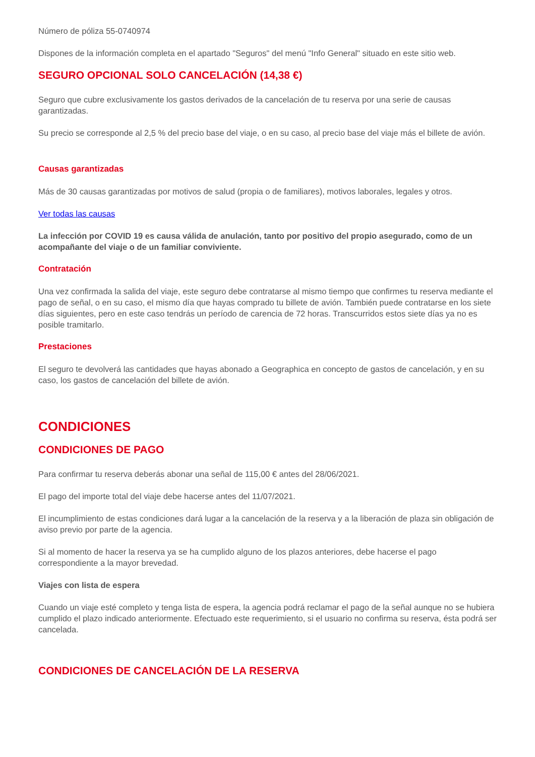Número de póliza 55-0740974
Dispones de la información completa en el apartado "Seguros" del menú "Info General" situado en este sitio web.
SEGURO OPCIONAL SOLO CANCELACIÓN (14,38 €)
Seguro que cubre exclusivamente los gastos derivados de la cancelación de tu reserva por una serie de causas garantizadas.
Su precio se corresponde al 2,5 % del precio base del viaje, o en su caso, al precio base del viaje más el billete de avión.
Causas garantizadas
Más de 30 causas garantizadas por motivos de salud (propia o de familiares), motivos laborales, legales y otros.
Ver todas las causas
La infección por COVID 19 es causa válida de anulación, tanto por positivo del propio asegurado, como de un acompañante del viaje o de un familiar conviviente.
Contratación
Una vez confirmada la salida del viaje, este seguro debe contratarse al mismo tiempo que confirmes tu reserva mediante el pago de señal, o en su caso, el mismo día que hayas comprado tu billete de avión. También puede contratarse en los siete días siguientes, pero en este caso tendrás un período de carencia de 72 horas. Transcurridos estos siete días ya no es posible tramitarlo.
Prestaciones
El seguro te devolverá las cantidades que hayas abonado a Geographica en concepto de gastos de cancelación, y en su caso, los gastos de cancelación del billete de avión.
CONDICIONES
CONDICIONES DE PAGO
Para confirmar tu reserva deberás abonar una señal de 115,00 € antes del 28/06/2021.
El pago del importe total del viaje debe hacerse antes del 11/07/2021.
El incumplimiento de estas condiciones dará lugar a la cancelación de la reserva y a la liberación de plaza sin obligación de aviso previo por parte de la agencia.
Si al momento de hacer la reserva ya se ha cumplido alguno de los plazos anteriores, debe hacerse el pago correspondiente a la mayor brevedad.
Viajes con lista de espera
Cuando un viaje esté completo y tenga lista de espera, la agencia podrá reclamar el pago de la señal aunque no se hubiera cumplido el plazo indicado anteriormente. Efectuado este requerimiento, si el usuario no confirma su reserva, ésta podrá ser cancelada.
CONDICIONES DE CANCELACIÓN DE LA RESERVA